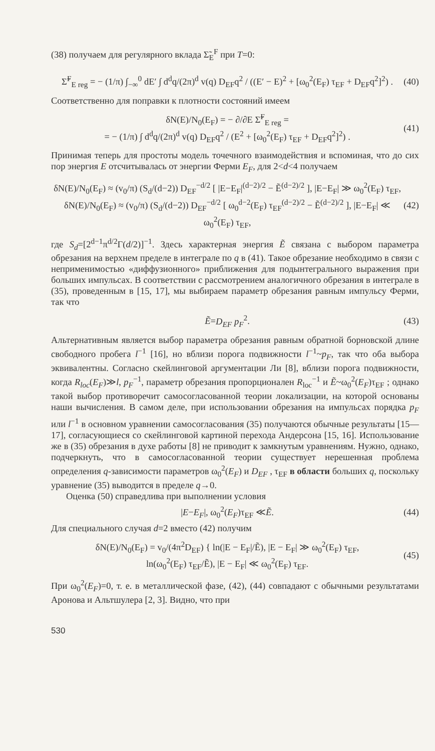(38) получаем для регулярного вклада Σ̃<sub>E</sub><sup>F</sup> при T=0:
Σ̃<sup>F</sup><sub>E reg</sub> = − (1/π) ∫<sub>−∞</sub><sup>0</sup> dE′ ∫ d<sup>d</sup>q/(2π)<sup>d</sup> v(q) D<sub>EF</sub>q<sup>2</sup> / ((E′ − E)<sup>2</sup> + [ω<sub>0</sub><sup>2</sup>(E<sub>F</sub>) τ<sub>EF</sub> + D<sub>EF</sub>q<sup>2</sup>]<sup>2</sup>) . (40)
Соответственно для поправки к плотности состояний имеем
δN(E)/N<sub>0</sub>(E<sub>F</sub>) = − ∂/∂E Σ̃<sup>F</sup><sub>E reg</sub> =
= − (1/π) ∫ d<sup>d</sup>q/(2π)<sup>d</sup> v(q) D<sub>EF</sub>q<sup>2</sup> / (E<sup>2</sup> + [ω<sub>0</sub><sup>2</sup>(E<sub>F</sub>) τ<sub>EF</sub> + D<sub>EF</sub>q<sup>2</sup>]<sup>2</sup>) . (41)
Принимая теперь для простоты модель точечного взаимодействия и вспоминая, что до сих пор энергия E отсчитывалась от энергии Ферми E<sub>F</sub>, для 2<d<4 получаем
δN(E)/N<sub>0</sub>(E<sub>F</sub>) ≈ (v<sub>0</sub>/π) (S<sub>d</sub>/(d−2)) D<sub>EF</sub><sup>−d/2</sup> [ |E−E<sub>F</sub>|<sup>(d−2)/2</sup> − Ẽ<sup>(d−2)/2</sup> ], |E−E<sub>F</sub>| ≫ ω<sub>0</sub><sup>2</sup>(E<sub>F</sub>) τ<sub>EF</sub>,
δN(E)/N<sub>0</sub>(E<sub>F</sub>) ≈ (v<sub>0</sub>/π) (S<sub>d</sub>/(d−2)) D<sub>EF</sub><sup>−d/2</sup> [ ω<sub>0</sub><sup>d−2</sup>(E<sub>F</sub>) τ<sub>EF</sub><sup>(d−2)/2</sup> − Ẽ<sup>(d−2)/2</sup> ], |E−E<sub>F</sub>| ≪ ω<sub>0</sub><sup>2</sup>(E<sub>F</sub>) τ<sub>EF</sub>, (42)
где S<sub>d</sub>=[2<sup>d−1</sup>π<sup>d/2</sup>Γ(d/2)]<sup>−1</sup>. Здесь характерная энергия Ẽ связана с выбором параметра обрезания на верхнем пределе в интеграле по q в (41). Такое обрезание необходимо в связи с неприменимостью «диффузионного» приближения для подынтегрального выражения при больших импульсах. В соответствии с рассмотрением аналогичного обрезания в интеграле в (35), проведенным в [15, 17], мы выбираем параметр обрезания равным импульсу Ферми, так что
Ẽ=D<sub>EF</sub> p<sub>F</sub><sup>2</sup>. (43)
Альтернативным является выбор параметра обрезания равным обратной борновской длине свободного пробега l<sup>−1</sup> [16], но вблизи порога подвижности l<sup>−1</sup>~p<sub>F</sub>, так что оба выбора эквивалентны. Согласно скейлинговой аргументации Ли [8], вблизи порога подвижности, когда R<sub>loc</sub>(E<sub>F</sub>)≫l, p<sub>F</sub><sup>−1</sup>, параметр обрезания пропорционален R<sub>loc</sub><sup>−1</sup> и Ẽ~ω<sub>0</sub><sup>2</sup>(E<sub>F</sub>)τ<sub>EF</sub> ; однако такой выбор противоречит самосогласованной теории локализации, на которой основаны наши вычисления. В самом деле, при использовании обрезания на импульсах порядка p<sub>F</sub> или l<sup>−1</sup> в основном уравнении самосогласования (35) получаются обычные результаты [15—17], согласующиеся со скейлинговой картиной перехода Андерсона [15, 16]. Использование же в (35) обрезания в духе работы [8] не приводит к замкнутым уравнениям. Нужно, однако, подчеркнуть, что в самосогласованной теории существует нерешенная проблема определения q-зависимости параметров ω<sub>0</sub><sup>2</sup>(E<sub>F</sub>) и D<sub>EF</sub> , τ<sub>EF</sub> в области больших q, поскольку уравнение (35) выводится в пределе q→0.
Оценка (50) справедлива при выполнении условия
|E−E<sub>F</sub>|, ω<sub>0</sub><sup>2</sup>(E<sub>F</sub>)τ<sub>EF</sub> ≪Ẽ. (44)
Для специального случая d=2 вместо (42) получим
δN(E)/N<sub>0</sub>(E<sub>F</sub>) = v<sub>0</sub>/(4π<sup>2</sup>D<sub>EF</sub>) { ln(|E − E<sub>F</sub>|/Ẽ), |E − E<sub>F</sub>| ≫ ω<sub>0</sub><sup>2</sup>(E<sub>F</sub>) τ<sub>EF</sub>,
ln(ω<sub>0</sub><sup>2</sup>(E<sub>F</sub>) τ<sub>EF</sub>/Ẽ), |E − E<sub>F</sub>| ≪ ω<sub>0</sub><sup>2</sup>(E<sub>F</sub>) τ<sub>EF</sub>. (45)
При ω<sub>0</sub><sup>2</sup>(E<sub>F</sub>)=0, т. е. в металлической фазе, (42), (44) совпадают с обычными результатами Аронова и Альтшулера [2, 3]. Видно, что при
530